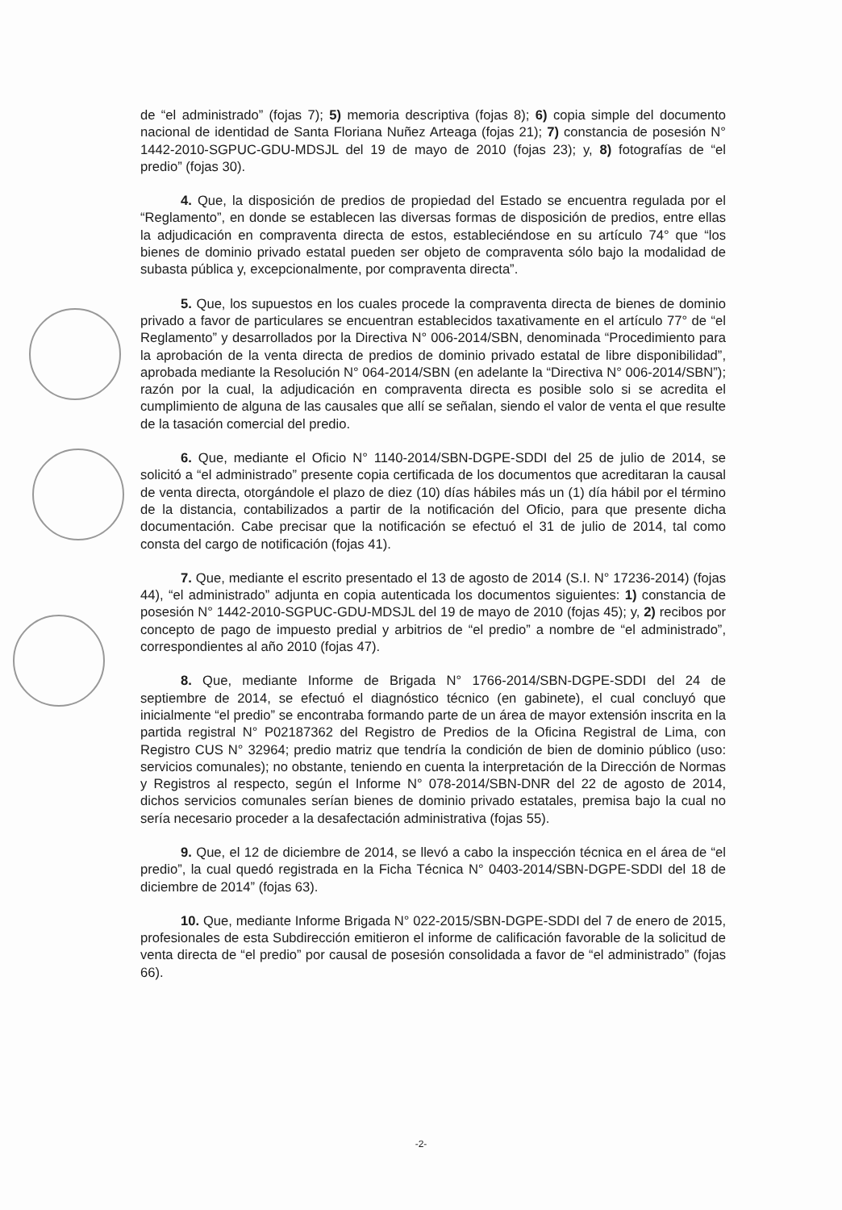de “el administrado” (fojas 7); 5) memoria descriptiva (fojas 8); 6) copia simple del documento nacional de identidad de Santa Floriana Nuñez Arteaga (fojas 21); 7) constancia de posesión N° 1442-2010-SGPUC-GDU-MDSJL del 19 de mayo de 2010 (fojas 23); y, 8) fotografías de “el predio” (fojas 30).
4. Que, la disposición de predios de propiedad del Estado se encuentra regulada por el “Reglamento”, en donde se establecen las diversas formas de disposición de predios, entre ellas la adjudicación en compraventa directa de estos, estableciéndose en su artículo 74° que “los bienes de dominio privado estatal pueden ser objeto de compraventa sólo bajo la modalidad de subasta pública y, excepcionalmente, por compraventa directa”.
5. Que, los supuestos en los cuales procede la compraventa directa de bienes de dominio privado a favor de particulares se encuentran establecidos taxativamente en el artículo 77° de “el Reglamento” y desarrollados por la Directiva N° 006-2014/SBN, denominada “Procedimiento para la aprobación de la venta directa de predios de dominio privado estatal de libre disponibilidad”, aprobada mediante la Resolución N° 064-2014/SBN (en adelante la “Directiva N° 006-2014/SBN”); razón por la cual, la adjudicación en compraventa directa es posible solo si se acredita el cumplimiento de alguna de las causales que allí se señalan, siendo el valor de venta el que resulte de la tasación comercial del predio.
6. Que, mediante el Oficio N° 1140-2014/SBN-DGPE-SDDI del 25 de julio de 2014, se solicitó a “el administrado” presente copia certificada de los documentos que acreditaran la causal de venta directa, otorgándole el plazo de diez (10) días hábiles más un (1) día hábil por el término de la distancia, contabilizados a partir de la notificación del Oficio, para que presente dicha documentación. Cabe precisar que la notificación se efectuó el 31 de julio de 2014, tal como consta del cargo de notificación (fojas 41).
7. Que, mediante el escrito presentado el 13 de agosto de 2014 (S.I. N° 17236-2014) (fojas 44), “el administrado” adjunta en copia autenticada los documentos siguientes: 1) constancia de posesión N° 1442-2010-SGPUC-GDU-MDSJL del 19 de mayo de 2010 (fojas 45); y, 2) recibos por concepto de pago de impuesto predial y arbitrios de “el predio” a nombre de “el administrado”, correspondientes al año 2010 (fojas 47).
8. Que, mediante Informe de Brigada N° 1766-2014/SBN-DGPE-SDDI del 24 de septiembre de 2014, se efectuó el diagnóstico técnico (en gabinete), el cual concluyó que inicialmente “el predio” se encontraba formando parte de un área de mayor extensión inscrita en la partida registral N° P02187362 del Registro de Predios de la Oficina Registral de Lima, con Registro CUS N° 32964; predio matriz que tendría la condición de bien de dominio público (uso: servicios comunales); no obstante, teniendo en cuenta la interpretación de la Dirección de Normas y Registros al respecto, según el Informe N° 078-2014/SBN-DNR del 22 de agosto de 2014, dichos servicios comunales serían bienes de dominio privado estatales, premisa bajo la cual no sería necesario proceder a la desafectación administrativa (fojas 55).
9. Que, el 12 de diciembre de 2014, se llevó a cabo la inspección técnica en el área de “el predio”, la cual quedó registrada en la Ficha Técnica N° 0403-2014/SBN-DGPE-SDDI del 18 de diciembre de 2014” (fojas 63).
10. Que, mediante Informe Brigada N° 022-2015/SBN-DGPE-SDDI del 7 de enero de 2015, profesionales de esta Subdirección emitieron el informe de calificación favorable de la solicitud de venta directa de “el predio” por causal de posesión consolidada a favor de “el administrado” (fojas 66).
-2-